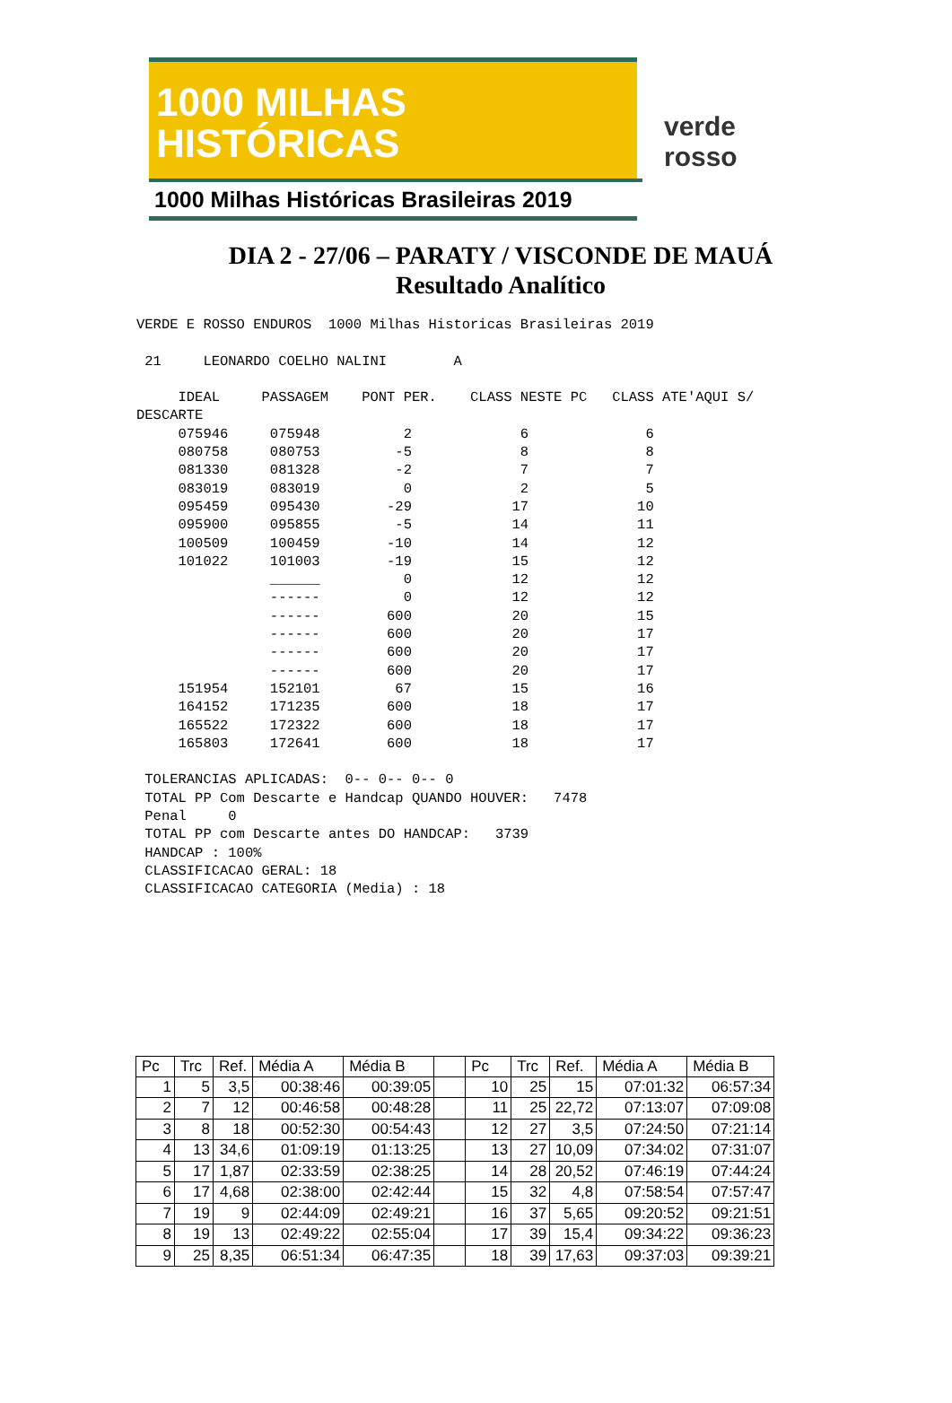1000 MILHAS
HISTÓRICAS
1000 Milhas Históricas Brasileiras 2019
verde
rosso
DIA 2 - 27/06 – PARATY / VISCONDE DE MAUÁ
Resultado Analítico
VERDE E ROSSO ENDUROS  1000 Milhas Historicas Brasileiras 2019

 21     LEONARDO COELHO NALINI        A

     IDEAL     PASSAGEM    PONT PER.    CLASS NESTE PC   CLASS ATE'AQUI S/
DESCARTE
     075946     075948          2             6              6
     080758     080753         -5             8              8
     081330     081328         -2             7              7
     083019     083019          0             2              5
     095459     095430        -29            17             10
     095900     095855         -5            14             11
     100509     100459        -10            14             12
     101022     101003        -19            15             12
                ______          0            12             12
                ------          0            12             12
                ------        600            20             15
                ------        600            20             17
                ------        600            20             17
                ------        600            20             17
     151954     152101         67            15             16
     164152     171235        600            18             17
     165522     172322        600            18             17
     165803     172641        600            18             17

 TOLERANCIAS APLICADAS:  0-- 0-- 0-- 0
 TOTAL PP Com Descarte e Handcap QUANDO HOUVER:   7478
 Penal     0
 TOTAL PP com Descarte antes DO HANDCAP:   3739
 HANDCAP : 100%
 CLASSIFICACAO GERAL: 18
 CLASSIFICACAO CATEGORIA (Media) : 18
| Pc | Trc | Ref. | Média A | Média B | | Pc | Trc | Ref. | Média A | Média B |
| --- | --- | --- | --- | --- | --- | --- | --- | --- | --- | --- |
| 1 | 5 | 3,5 | 00:38:46 | 00:39:05 | | 10 | 25 | 15 | 07:01:32 | 06:57:34 |
| 2 | 7 | 12 | 00:46:58 | 00:48:28 | | 11 | 25 | 22,72 | 07:13:07 | 07:09:08 |
| 3 | 8 | 18 | 00:52:30 | 00:54:43 | | 12 | 27 | 3,5 | 07:24:50 | 07:21:14 |
| 4 | 13 | 34,6 | 01:09:19 | 01:13:25 | | 13 | 27 | 10,09 | 07:34:02 | 07:31:07 |
| 5 | 17 | 1,87 | 02:33:59 | 02:38:25 | | 14 | 28 | 20,52 | 07:46:19 | 07:44:24 |
| 6 | 17 | 4,68 | 02:38:00 | 02:42:44 | | 15 | 32 | 4,8 | 07:58:54 | 07:57:47 |
| 7 | 19 | 9 | 02:44:09 | 02:49:21 | | 16 | 37 | 5,65 | 09:20:52 | 09:21:51 |
| 8 | 19 | 13 | 02:49:22 | 02:55:04 | | 17 | 39 | 15,4 | 09:34:22 | 09:36:23 |
| 9 | 25 | 8,35 | 06:51:34 | 06:47:35 | | 18 | 39 | 17,63 | 09:37:03 | 09:39:21 |